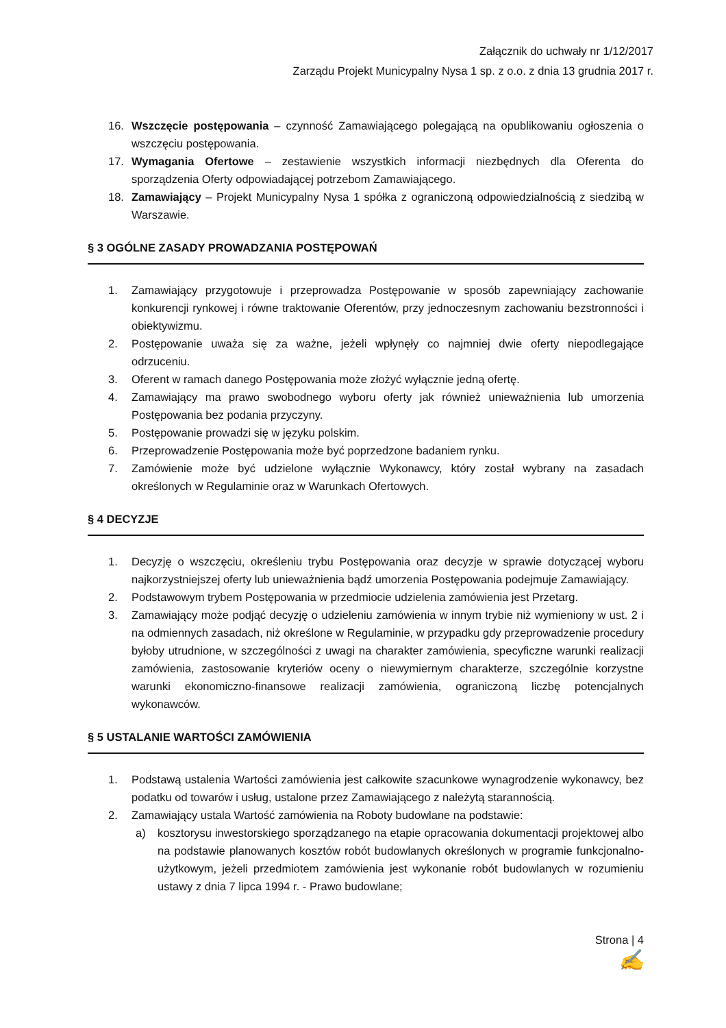Załącznik do uchwały nr 1/12/2017
Zarządu Projekt Municypalny Nysa 1 sp. z o.o. z dnia 13 grudnia 2017 r.
16. Wszczęcie postępowania – czynność Zamawiającego polegającą na opublikowaniu ogłoszenia o wszczęciu postępowania.
17. Wymagania Ofertowe – zestawienie wszystkich informacji niezbędnych dla Oferenta do sporządzenia Oferty odpowiadającej potrzebom Zamawiającego.
18. Zamawiający – Projekt Municypalny Nysa 1 spółka z ograniczoną odpowiedzialnością z siedzibą w Warszawie.
§ 3 OGÓLNE ZASADY PROWADZANIA POSTĘPOWAŃ
1. Zamawiający przygotowuje i przeprowadza Postępowanie w sposób zapewniający zachowanie konkurencji rynkowej i równe traktowanie Oferentów, przy jednoczesnym zachowaniu bezstronności i obiektywizmu.
2. Postępowanie uważa się za ważne, jeżeli wpłynęły co najmniej dwie oferty niepodlegające odrzuceniu.
3. Oferent w ramach danego Postępowania może złożyć wyłącznie jedną ofertę.
4. Zamawiający ma prawo swobodnego wyboru oferty jak również unieważnienia lub umorzenia Postępowania bez podania przyczyny.
5. Postępowanie prowadzi się w języku polskim.
6. Przeprowadzenie Postępowania może być poprzedzone badaniem rynku.
7. Zamówienie może być udzielone wyłącznie Wykonawcy, który został wybrany na zasadach określonych w Regulaminie oraz w Warunkach Ofertowych.
§ 4 DECYZJE
1. Decyzję o wszczęciu, określeniu trybu Postępowania oraz decyzje w sprawie dotyczącej wyboru najkorzystniejszej oferty lub unieważnienia bądź umorzenia Postępowania podejmuje Zamawiający.
2. Podstawowym trybem Postępowania w przedmiocie udzielenia zamówienia jest Przetarg.
3. Zamawiający może podjąć decyzję o udzieleniu zamówienia w innym trybie niż wymieniony w ust. 2 i na odmiennych zasadach, niż określone w Regulaminie, w przypadku gdy przeprowadzenie procedury byłoby utrudnione, w szczególności z uwagi na charakter zamówienia, specyficzne warunki realizacji zamówienia, zastosowanie kryteriów oceny o niewymiernym charakterze, szczególnie korzystne warunki ekonomiczno-finansowe realizacji zamówienia, ograniczoną liczbę potencjalnych wykonawców.
§ 5 USTALANIE WARTOŚCI ZAMÓWIENIA
1. Podstawą ustalenia Wartości zamówienia jest całkowite szacunkowe wynagrodzenie wykonawcy, bez podatku od towarów i usług, ustalone przez Zamawiającego z należytą starannością.
2. Zamawiający ustala Wartość zamówienia na Roboty budowlane na podstawie:
a) kosztorysu inwestorskiego sporządzanego na etapie opracowania dokumentacji projektowej albo na podstawie planowanych kosztów robót budowlanych określonych w programie funkcjonalno-użytkowym, jeżeli przedmiotem zamówienia jest wykonanie robót budowlanych w rozumieniu ustawy z dnia 7 lipca 1994 r. - Prawo budowlane;
Strona | 4
✍